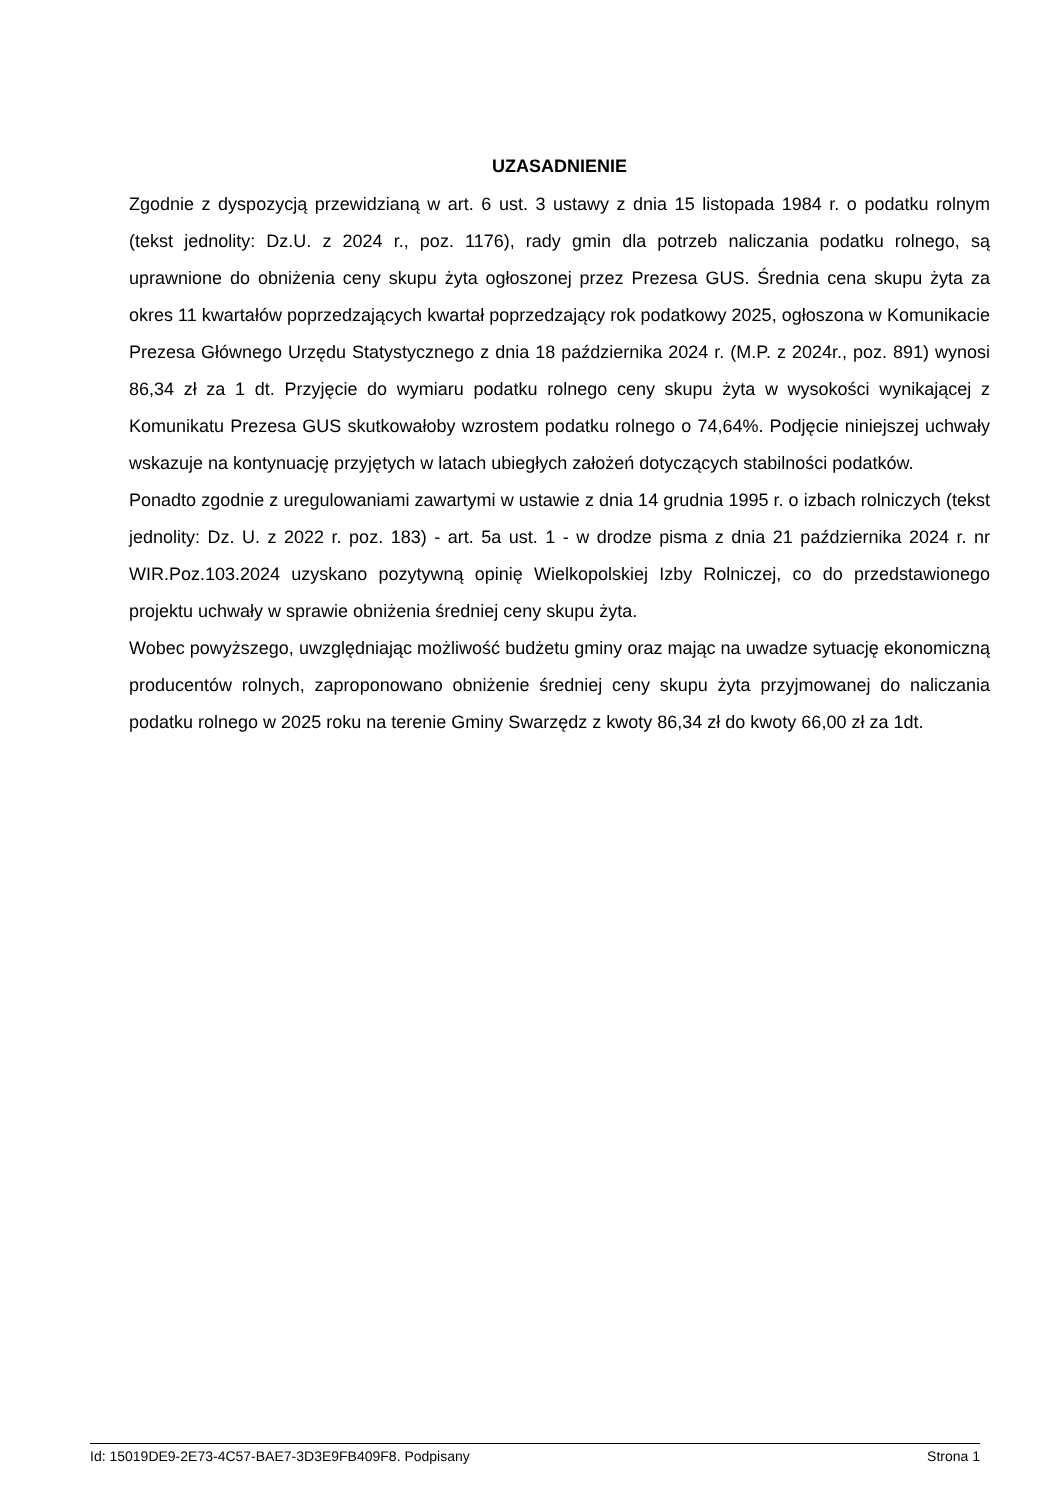UZASADNIENIE
Zgodnie z dyspozycją przewidzianą w art. 6 ust. 3 ustawy z dnia 15 listopada 1984 r. o podatku rolnym (tekst jednolity: Dz.U. z 2024 r., poz. 1176), rady gmin dla potrzeb naliczania podatku rolnego, są uprawnione do obniżenia ceny skupu żyta ogłoszonej przez Prezesa GUS. Średnia cena skupu żyta za okres 11 kwartałów poprzedzających kwartał poprzedzający rok podatkowy 2025, ogłoszona w Komunikacie Prezesa Głównego Urzędu Statystycznego z dnia 18 października 2024 r. (M.P. z 2024r., poz. 891) wynosi 86,34 zł za 1 dt. Przyjęcie do wymiaru podatku rolnego ceny skupu żyta w wysokości wynikającej z Komunikatu Prezesa GUS skutkowałoby wzrostem podatku rolnego o 74,64%. Podjęcie niniejszej uchwały wskazuje na kontynuację przyjętych w latach ubiegłych założeń dotyczących stabilności podatków.
Ponadto zgodnie z uregulowaniami zawartymi w ustawie z dnia 14 grudnia 1995 r. o izbach rolniczych (tekst jednolity: Dz. U. z 2022 r. poz. 183) - art. 5a ust. 1 - w drodze pisma z dnia 21 października 2024 r. nr WIR.Poz.103.2024 uzyskano pozytywną opinię Wielkopolskiej Izby Rolniczej, co do przedstawionego projektu uchwały w sprawie obniżenia średniej ceny skupu żyta.
Wobec powyższego, uwzględniając możliwość budżetu gminy oraz mając na uwadze sytuację ekonomiczną producentów rolnych, zaproponowano obniżenie średniej ceny skupu żyta przyjmowanej do naliczania podatku rolnego w 2025 roku na terenie Gminy Swarzędz z kwoty 86,34 zł do kwoty 66,00 zł za 1dt.
Id: 15019DE9-2E73-4C57-BAE7-3D3E9FB409F8. Podpisany Strona 1